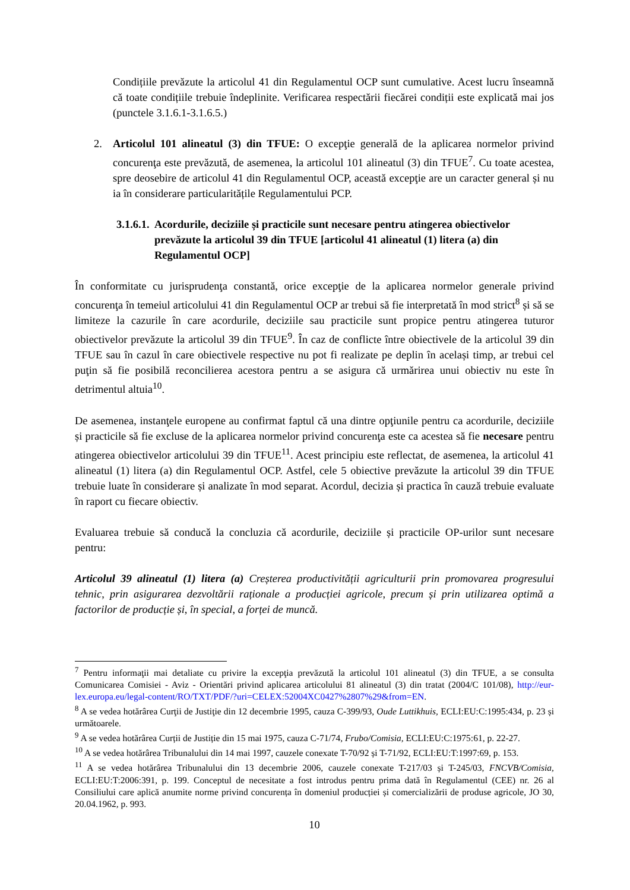Condițiile prevăzute la articolul 41 din Regulamentul OCP sunt cumulative. Acest lucru înseamnă că toate condițiile trebuie îndeplinite. Verificarea respectării fiecărei condiții este explicată mai jos (punctele 3.1.6.1-3.1.6.5.)
2. Articolul 101 alineatul (3) din TFUE: O excepţie generală de la aplicarea normelor privind concurenţa este prevăzută, de asemenea, la articolul 101 alineatul (3) din TFUE<sup>7</sup>. Cu toate acestea, spre deosebire de articolul 41 din Regulamentul OCP, această excepţie are un caracter general și nu ia în considerare particularitățile Regulamentului PCP.
3.1.6.1. Acordurile, deciziile și practicile sunt necesare pentru atingerea obiectivelor prevăzute la articolul 39 din TFUE [articolul 41 alineatul (1) litera (a) din Regulamentul OCP]
În conformitate cu jurisprudenţa constantă, orice excepţie de la aplicarea normelor generale privind concurenţa în temeiul articolului 41 din Regulamentul OCP ar trebui să fie interpretată în mod strict<sup>8</sup> și să se limiteze la cazurile în care acordurile, deciziile sau practicile sunt propice pentru atingerea tuturor obiectivelor prevăzute la articolul 39 din TFUE<sup>9</sup>. În caz de conflicte între obiectivele de la articolul 39 din TFUE sau în cazul în care obiectivele respective nu pot fi realizate pe deplin în același timp, ar trebui cel puţin să fie posibilă reconcilierea acestora pentru a se asigura că urmărirea unui obiectiv nu este în detrimentul altuia<sup>10</sup>.
De asemenea, instanţele europene au confirmat faptul că una dintre opţiunile pentru ca acordurile, deciziile și practicile să fie excluse de la aplicarea normelor privind concurenţa este ca acestea să fie necesare pentru atingerea obiectivelor articolului 39 din TFUE<sup>11</sup>. Acest principiu este reflectat, de asemenea, la articolul 41 alineatul (1) litera (a) din Regulamentul OCP. Astfel, cele 5 obiective prevăzute la articolul 39 din TFUE trebuie luate în considerare și analizate în mod separat. Acordul, decizia și practica în cauză trebuie evaluate în raport cu fiecare obiectiv.
Evaluarea trebuie să conducă la concluzia că acordurile, deciziile și practicile OP-urilor sunt necesare pentru:
Articolul 39 alineatul (1) litera (a) Creșterea productivității agriculturii prin promovarea progresului tehnic, prin asigurarea dezvoltării raționale a producției agricole, precum și prin utilizarea optimă a factorilor de producție și, în special, a forței de muncă.
<sup>7</sup> Pentru informaţii mai detaliate cu privire la excepţia prevăzută la articolul 101 alineatul (3) din TFUE, a se consulta Comunicarea Comisiei - Aviz - Orientări privind aplicarea articolului 81 alineatul (3) din tratat (2004/C 101/08), http://eur-lex.europa.eu/legal-content/RO/TXT/PDF/?uri=CELEX:52004XC0427%2807%29&from=EN.
<sup>8</sup> A se vedea hotărârea Curţii de Justiţie din 12 decembrie 1995, cauza C-399/93, Oude Luttikhuis, ECLI:EU:C:1995:434, p. 23 și următoarele.
<sup>9</sup> A se vedea hotărârea Curții de Justiție din 15 mai 1975, cauza C-71/74, Frubo/Comisia, ECLI:EU:C:1975:61, p. 22-27.
<sup>10</sup> A se vedea hotărârea Tribunalului din 14 mai 1997, cauzele conexate T-70/92 și T-71/92, ECLI:EU:T:1997:69, p. 153.
<sup>11</sup> A se vedea hotărârea Tribunalului din 13 decembrie 2006, cauzele conexate T-217/03 și T-245/03, FNCVB/Comisia, ECLI:EU:T:2006:391, p. 199. Conceptul de necesitate a fost introdus pentru prima dată în Regulamentul (CEE) nr. 26 al Consiliului care aplică anumite norme privind concurența în domeniul producției și comercializării de produse agricole, JO 30, 20.04.1962, p. 993.
10